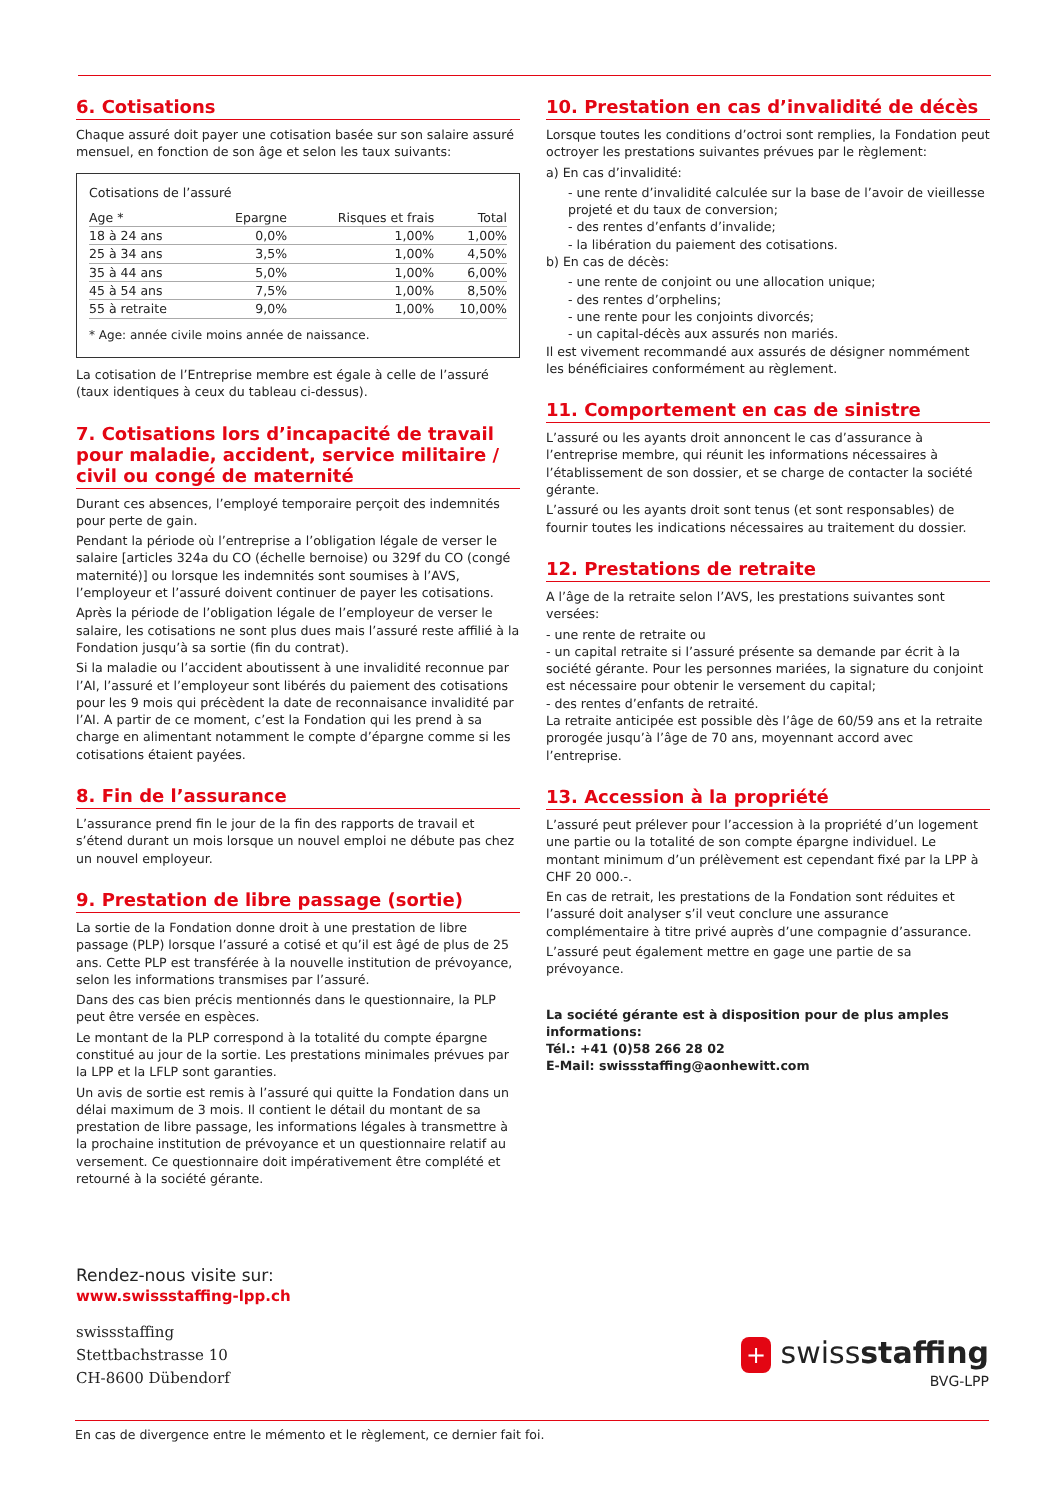6. Cotisations
Chaque assuré doit payer une cotisation basée sur son salaire assuré mensuel, en fonction de son âge et selon les taux suivants:
Cotisations de l’assuré
| Age * | Epargne | Risques et frais | Total |
| --- | --- | --- | --- |
| 18 à 24 ans | 0,0% | 1,00% | 1,00% |
| 25 à 34 ans | 3,5% | 1,00% | 4,50% |
| 35 à 44 ans | 5,0% | 1,00% | 6,00% |
| 45 à 54 ans | 7,5% | 1,00% | 8,50% |
| 55 à retraite | 9,0% | 1,00% | 10,00% |
* Age: année civile moins année de naissance.
La cotisation de l’Entreprise membre est égale à celle de l’assuré (taux identiques à ceux du tableau ci-dessus).
7. Cotisations lors d’incapacité de travail pour maladie, accident, service militaire / civil ou congé de maternité
Durant ces absences, l’employé temporaire perçoit des indemnités pour perte de gain.
Pendant la période où l’entreprise a l’obligation légale de verser le salaire [articles 324a du CO (échelle bernoise) ou 329f du CO (congé maternité)] ou lorsque les indemnités sont soumises à l’AVS, l’employeur et l’assuré doivent continuer de payer les cotisations.
Après la période de l’obligation légale de l’employeur de verser le salaire, les cotisations ne sont plus dues mais l’assuré reste affilié à la Fondation jusqu’à sa sortie (fin du contrat).
Si la maladie ou l’accident aboutissent à une invalidité reconnue par l’AI, l’assuré et l’employeur sont libérés du paiement des cotisations pour les 9 mois qui précèdent la date de reconnaisance invalidité par l’AI. A partir de ce moment, c’est la Fondation qui les prend à sa charge en alimentant notamment le compte d’épargne comme si les cotisations étaient payées.
8. Fin de l’assurance
L’assurance prend fin le jour de la fin des rapports de travail et s’étend durant un mois lorsque un nouvel emploi ne débute pas chez un nouvel employeur.
9. Prestation de libre passage (sortie)
La sortie de la Fondation donne droit à une prestation de libre passage (PLP) lorsque l’assuré a cotisé et qu’il est âgé de plus de 25 ans. Cette PLP est transférée à la nouvelle institution de prévoyance, selon les informations transmises par l’assuré.
Dans des cas bien précis mentionnés dans le questionnaire, la PLP peut être versée en espèces.
Le montant de la PLP correspond à la totalité du compte épargne constitué au jour de la sortie. Les prestations minimales prévues par la LPP et la LFLP sont garanties.
Un avis de sortie est remis à l’assuré qui quitte la Fondation dans un délai maximum de 3 mois. Il contient le détail du montant de sa prestation de libre passage, les informations légales à transmettre à la prochaine institution de prévoyance et un questionnaire relatif au versement. Ce questionnaire doit impérativement être complété et retourné à la société gérante.
10. Prestation en cas d’invalidité de décès
Lorsque toutes les conditions d’octroi sont remplies, la Fondation peut octroyer les prestations suivantes prévues par le règlement:
a) En cas d’invalidité:
- une rente d’invalidité calculée sur la base de l’avoir de vieillesse projeté et du taux de conversion;
- des rentes d’enfants d’invalide;
- la libération du paiement des cotisations.
b) En cas de décès:
- une rente de conjoint ou une allocation unique;
- des rentes d’orphelins;
- une rente pour les conjoints divorcés;
- un capital-décès aux assurés non mariés.
Il est vivement recommandé aux assurés de désigner nommément les bénéficiaires conformément au règlement.
11. Comportement en cas de sinistre
L’assuré ou les ayants droit annoncent le cas d’assurance à l’entreprise membre, qui réunit les informations nécessaires à l’établissement de son dossier, et se charge de contacter la société gérante.
L’assuré ou les ayants droit sont tenus (et sont responsables) de fournir toutes les indications nécessaires au traitement du dossier.
12. Prestations de retraite
A l’âge de la retraite selon l’AVS, les prestations suivantes sont versées:
- une rente de retraite ou
- un capital retraite si l’assuré présente sa demande par écrit à la société gérante. Pour les personnes mariées, la signature du conjoint est nécessaire pour obtenir le versement du capital;
- des rentes d’enfants de retraité.
La retraite anticipée est possible dès l’âge de 60/59 ans et la retraite prorogée jusqu’à l’âge de 70 ans, moyennant accord avec l’entreprise.
13. Accession à la propriété
L’assuré peut prélever pour l’accession à la propriété d’un logement une partie ou la totalité de son compte épargne individuel. Le montant minimum d’un prélèvement est cependant fixé par la LPP à CHF 20 000.-.
En cas de retrait, les prestations de la Fondation sont réduites et l’assuré doit analyser s’il veut conclure une assurance complémentaire à titre privé auprès d’une compagnie d’assurance.
L’assuré peut également mettre en gage une partie de sa prévoyance.
La société gérante est à disposition pour de plus amples informations:
Tél.: +41 (0)58 266 28 02
E-Mail: swissstaffing@aonhewitt.com
Rendez-nous visite sur:
www.swissstaffing-lpp.ch
swissstaffing
Stettbachstrasse 10
CH-8600 Dübendorf
+ swissstaffing
BVG-LPP
En cas de divergence entre le mémento et le règlement, ce dernier fait foi.